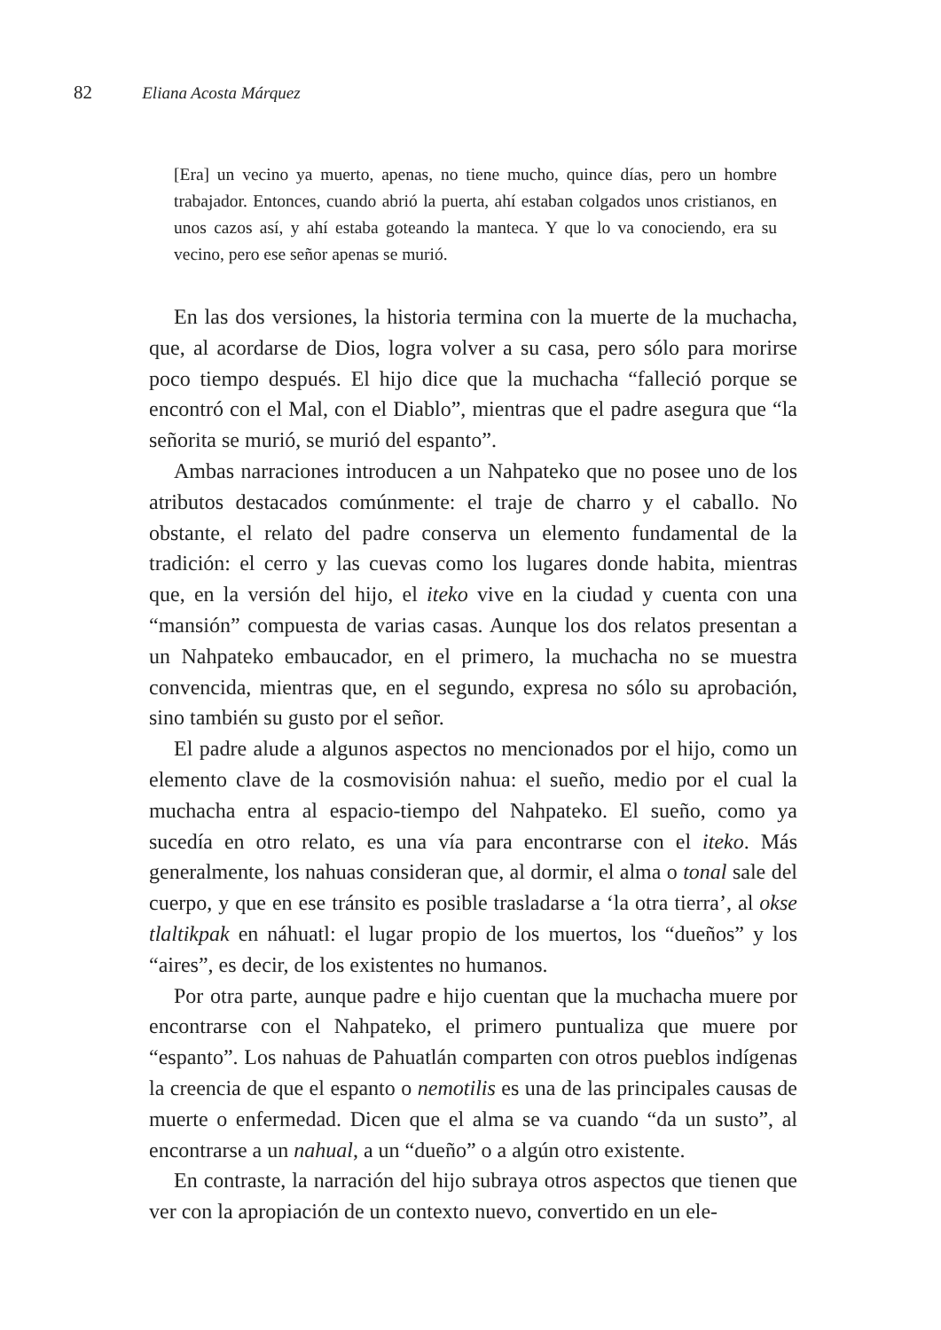82 Eliana Acosta Márquez
[Era] un vecino ya muerto, apenas, no tiene mucho, quince días, pero un hombre trabajador. Entonces, cuando abrió la puerta, ahí estaban colgados unos cristianos, en unos cazos así, y ahí estaba goteando la manteca. Y que lo va conociendo, era su vecino, pero ese señor apenas se murió.
En las dos versiones, la historia termina con la muerte de la muchacha, que, al acordarse de Dios, logra volver a su casa, pero sólo para morirse poco tiempo después. El hijo dice que la muchacha “falleció porque se encontró con el Mal, con el Diablo”, mientras que el padre asegura que “la señorita se murió, se murió del espanto”.
Ambas narraciones introducen a un Nahpateko que no posee uno de los atributos destacados comúnmente: el traje de charro y el caballo. No obstante, el relato del padre conserva un elemento fundamental de la tradición: el cerro y las cuevas como los lugares donde habita, mientras que, en la versión del hijo, el iteko vive en la ciudad y cuenta con una “mansión” compuesta de varias casas. Aunque los dos relatos presentan a un Nahpateko embaucador, en el primero, la muchacha no se muestra convencida, mientras que, en el segundo, expresa no sólo su aprobación, sino también su gusto por el señor.
El padre alude a algunos aspectos no mencionados por el hijo, como un elemento clave de la cosmovisión nahua: el sueño, medio por el cual la muchacha entra al espacio-tiempo del Nahpateko. El sueño, como ya sucedía en otro relato, es una vía para encontrarse con el iteko. Más generalmente, los nahuas consideran que, al dormir, el alma o tonal sale del cuerpo, y que en ese tránsito es posible trasladarse a ‘la otra tierra’, al okse tlaltikpak en náhuatl: el lugar propio de los muertos, los “dueños” y los “aires”, es decir, de los existentes no humanos.
Por otra parte, aunque padre e hijo cuentan que la muchacha muere por encontrarse con el Nahpateko, el primero puntualiza que muere por “espanto”. Los nahuas de Pahuatlán comparten con otros pueblos indígenas la creencia de que el espanto o nemotilis es una de las principales causas de muerte o enfermedad. Dicen que el alma se va cuando “da un susto”, al encontrarse a un nahual, a un “dueño” o a algún otro existente.
En contraste, la narración del hijo subraya otros aspectos que tienen que ver con la apropiación de un contexto nuevo, convertido en un ele-